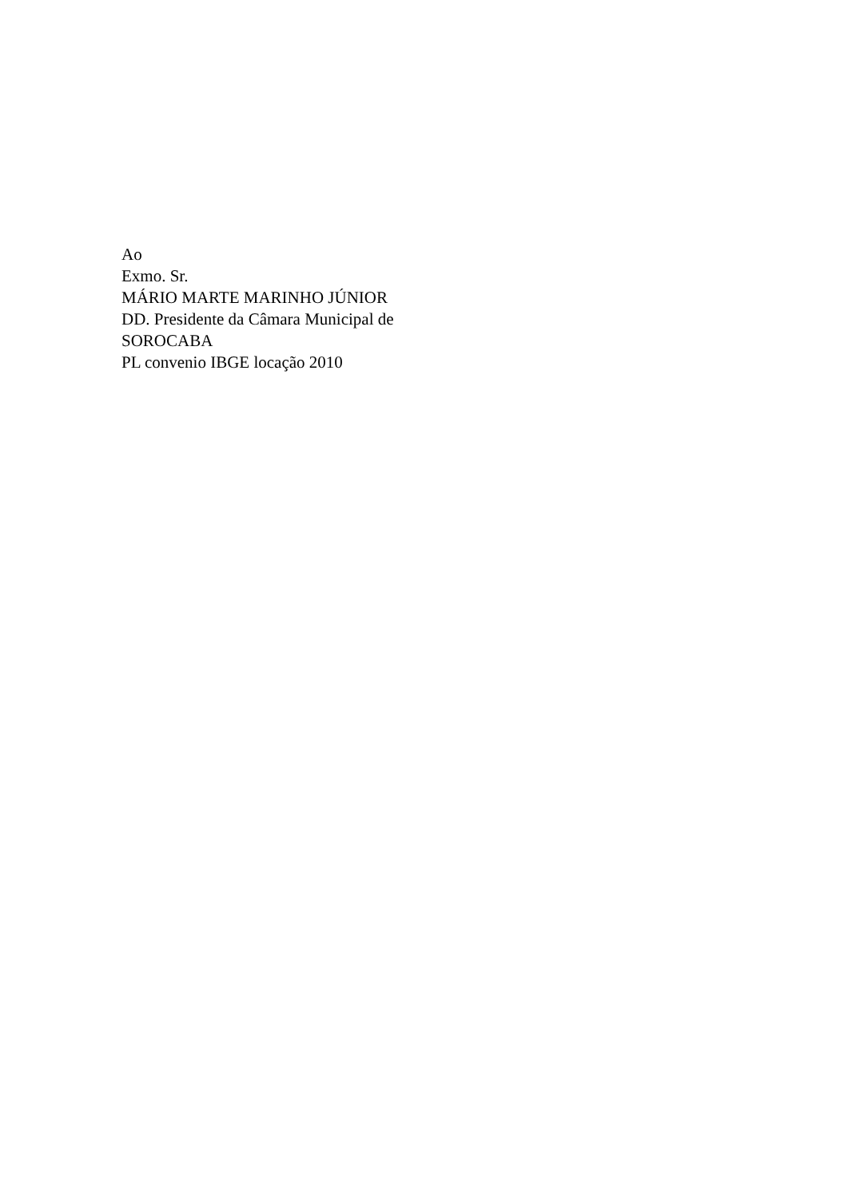Ao
Exmo. Sr.
MÁRIO MARTE MARINHO JÚNIOR
DD. Presidente da Câmara Municipal de
SOROCABA
PL convenio IBGE locação 2010